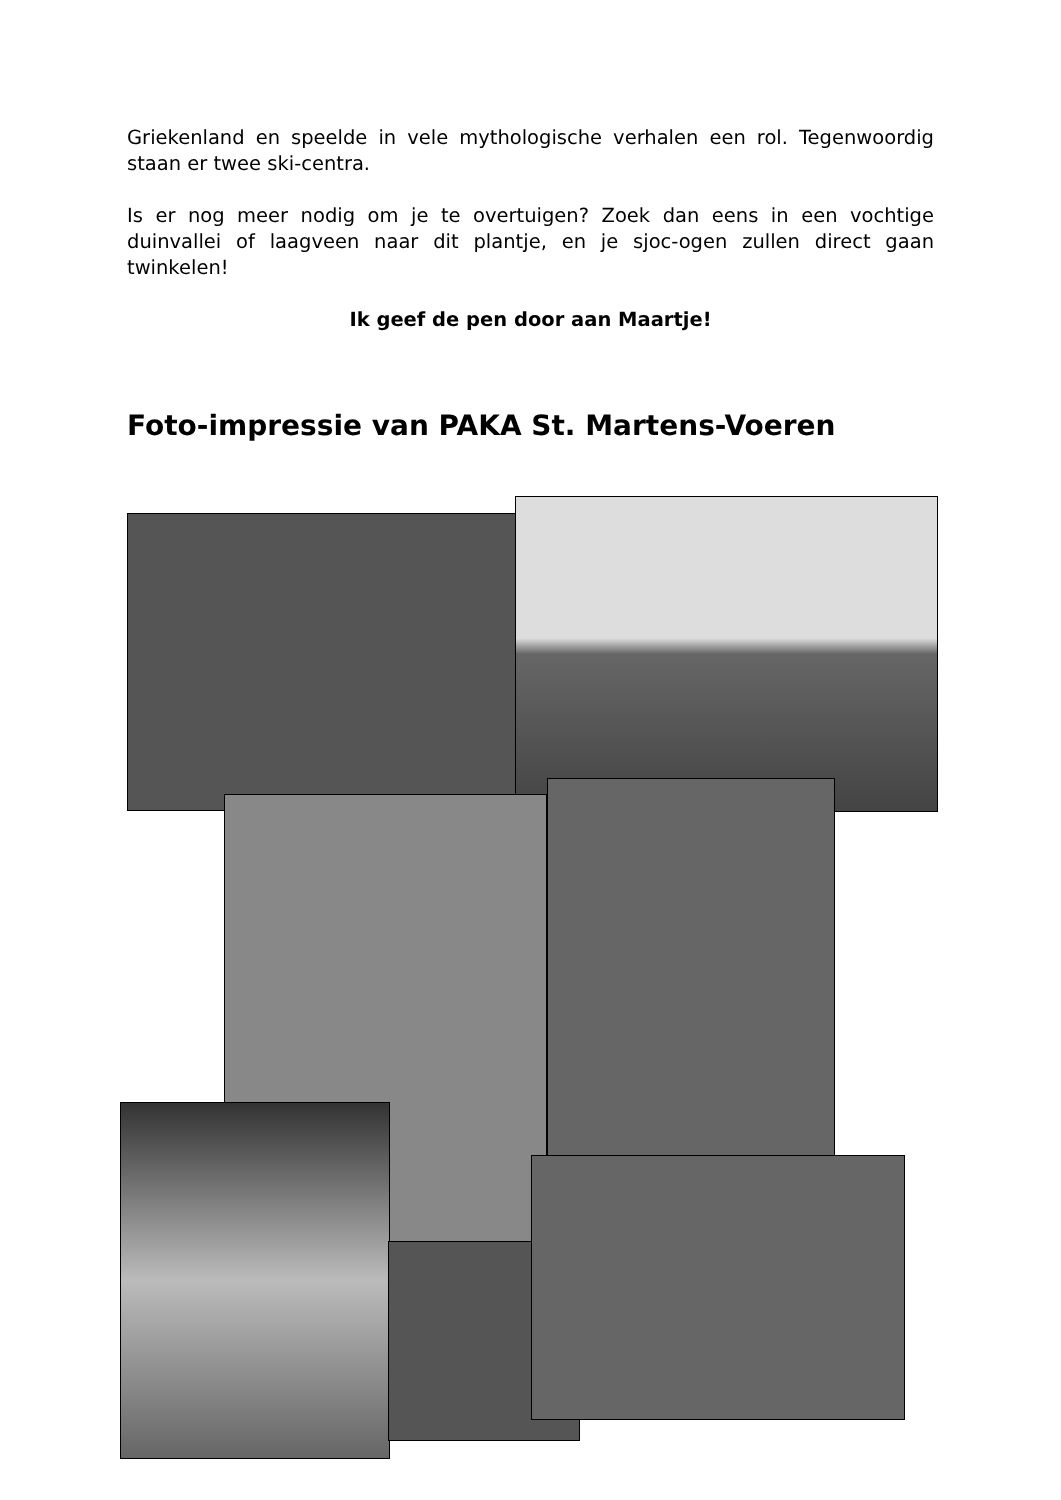Griekenland en speelde in vele mythologische verhalen een rol. Tegenwoordig staan er twee ski-centra.
Is er nog meer nodig om je te overtuigen? Zoek dan eens in een vochtige duinvallei of laagveen naar dit plantje, en je sjoc-ogen zullen direct gaan twinkelen!
Ik geef de pen door aan Maartje!
Foto-impressie van PAKA St. Martens-Voeren